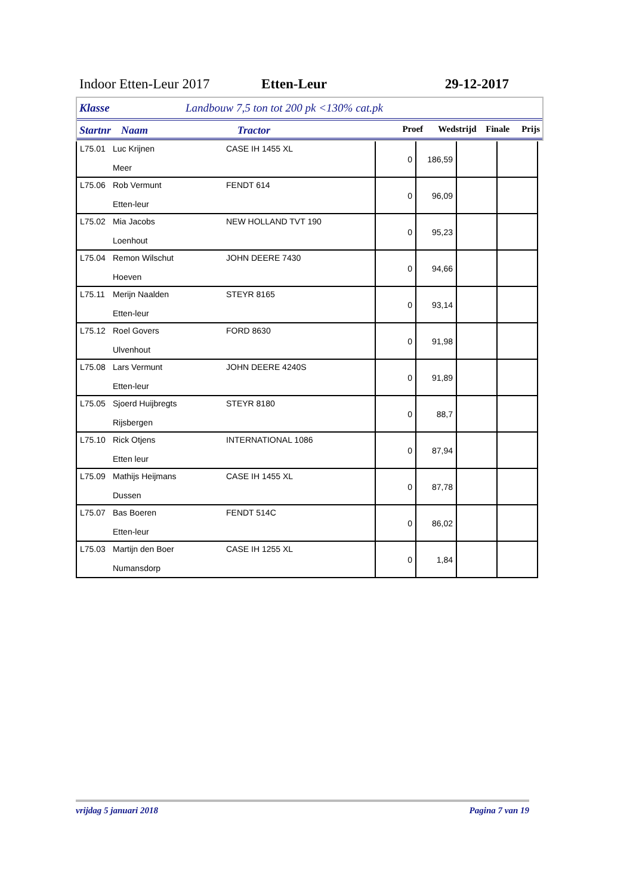Indoor Etten-Leur 2017 Etten-Leur 29-12-2017
Klasse Landbouw 7,5 ton tot 200 pk <130% cat.pk
Startnr Naam Tractor Proef Wedstrijd Finale Prijs
| L75.01 | Luc Krijnen Meer | CASE IH 1455 XL | 0 | 186,59 | | |
| L75.06 | Rob Vermunt Etten-leur | FENDT 614 | 0 | 96,09 | | |
| L75.02 | Mia Jacobs Loenhout | NEW HOLLAND TVT 190 | 0 | 95,23 | | |
| L75.04 | Remon Wilschut Hoeven | JOHN DEERE 7430 | 0 | 94,66 | | |
| L75.11 | Merijn Naalden Etten-leur | STEYR 8165 | 0 | 93,14 | | |
| L75.12 | Roel Govers Ulvenhout | FORD 8630 | 0 | 91,98 | | |
| L75.08 | Lars Vermunt Etten-leur | JOHN DEERE 4240S | 0 | 91,89 | | |
| L75.05 | Sjoerd Huijbregts Rijsbergen | STEYR 8180 | 0 | 88,7 | | |
| L75.10 | Rick Otjens Etten leur | INTERNATIONAL 1086 | 0 | 87,94 | | |
| L75.09 | Mathijs Heijmans Dussen | CASE IH 1455 XL | 0 | 87,78 | | |
| L75.07 | Bas Boeren Etten-leur | FENDT 514C | 0 | 86,02 | | |
| L75.03 | Martijn den Boer Numansdorp | CASE IH 1255 XL | 0 | 1,84 | | |
vrijdag 5 januari 2018 Pagina 7 van 19